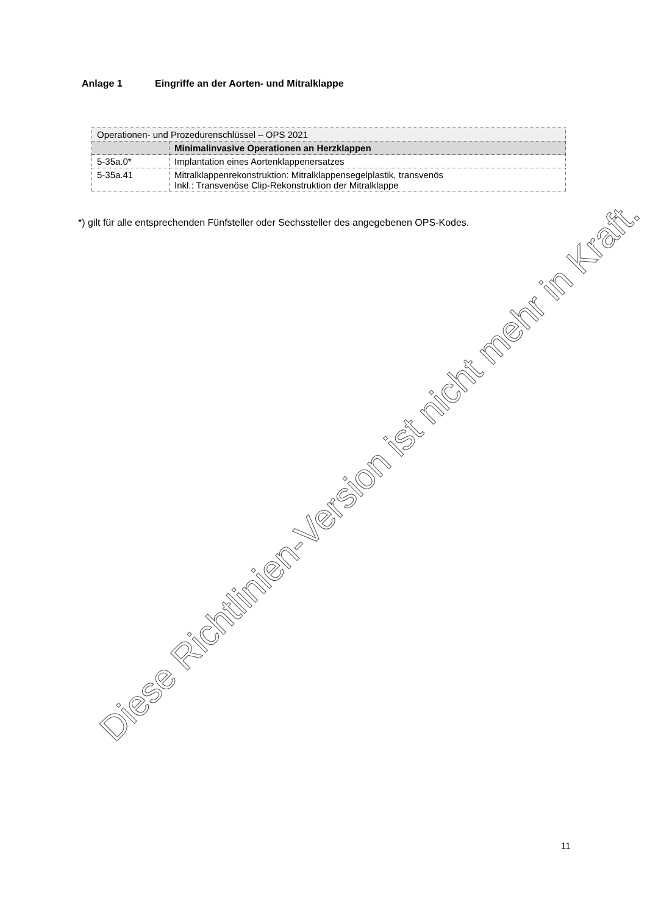Anlage 1 Eingriffe an der Aorten- und Mitralklappe
| Operationen- und Prozedurenschlüssel – OPS 2021 | |
| | Minimalinvasive Operationen an Herzklappen |
| 5-35a.0* | Implantation eines Aortenklappenersatzes |
| 5-35a.41 | Mitralklappenrekonstruktion: Mitralklappensegelplastik, transvenös Inkl.: Transvenöse Clip-Rekonstruktion der Mitralklappe |
*) gilt für alle entsprechenden Fünfsteller oder Sechssteller des angegebenen OPS-Kodes.
Diese Richtlinien-Version ist nicht mehr in Kraft.
11